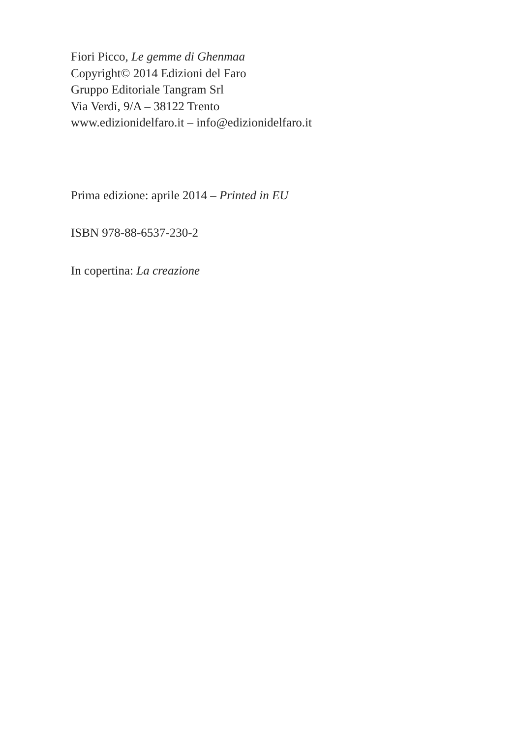Fiori Picco, Le gemme di Ghenmaa
Copyright© 2014 Edizioni del Faro
Gruppo Editoriale Tangram Srl
Via Verdi, 9/A – 38122 Trento
www.edizionidelfaro.it – info@edizionidelfaro.it
Prima edizione: aprile 2014 – Printed in EU
ISBN 978-88-6537-230-2
In copertina: La creazione